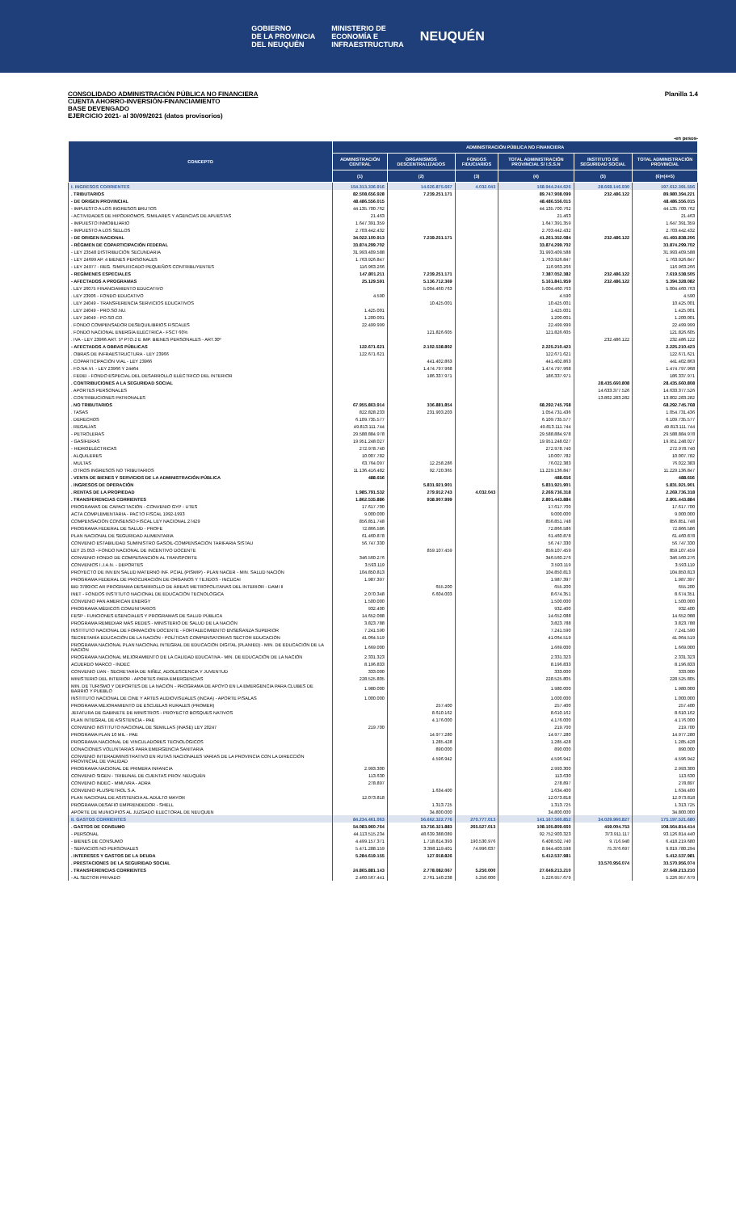GOBIERNO
DE LA PROVINCIA
DEL NEUQUÉN MINISTERIO DE
ECONOMÍA E
INFRAESTRUCTURA NEUQUÉN
CONSOLIDADO ADMINISTRACIÓN PÚBLICA NO FINANCIERA
CUENTA AHORRO-INVERSIÓN-FINANCIAMIENTO
BASE DEVENGADO
EJERCICIO 2021- al 30/09/2021 (datos provisorios)
Planilla 1.4
-en pesos-
| CONCEPTO | ADMINISTRACIÓN PÚBLICA NO FINANCIERA | | | | | |
| --- | --- | --- | --- | --- | --- | --- |
| | ADMINISTRACIÓN CENTRAL | ORGANISMOS DESCENTRALIZADOS | FONDOS FIDUCIARIOS | TOTAL ADMINISTRACIÓN PROVINCIAL S/ I.S.S.N | INSTITUTO DE SEGURIDAD SOCIAL | TOTAL ADMINISTRACIÓN PROVINCIAL |
| | (1) | (2) | (3) | (4) | (5) | (6)=(4+5) |
| I. INGRESOS CORRIENTES | 154.313.336.916 | 14.626.875.667 | 4.032.043 | 168.944.244.626 | 28.668.146.930 | 197.612.391.556 |
| . TRIBUTARIOS | 82.508.656.928 | 7.239.251.171 | | 89.747.908.099 | 232.486.122 | 89.980.394.221 |
| - DE ORIGEN PROVINCIAL | 48.486.556.015 | | | 48.486.556.015 | | 48.486.556.015 |
| - IMPUESTO A LOS INGRESOS BRUTOS | 44.135.700.762 | | | 44.135.700.762 | | 44.135.700.762 |
| - ACTIVIDADES DE HIPÓDROMOS, SIMILARES Y AGENCIAS DE APUESTAS | 21.463 | | | 21.463 | | 21.463 |
| - IMPUESTO INMOBILIARIO | 1.647.391.359 | | | 1.647.391.359 | | 1.647.391.359 |
| - IMPUESTO A LOS SELLOS | 2.703.442.432 | | | 2.703.442.432 | | 2.703.442.432 |
| - DE ORIGEN NACIONAL | 34.022.100.913 | 7.239.251.171 | | 41.261.352.084 | 232.486.122 | 41.493.838.206 |
| - RÉGIMEN DE COPARTICIPACIÓN FEDERAL | 33.874.299.702 | | | 33.874.299.702 | | 33.874.299.702 |
| - LEY 23548 DISTRIBUCIÓN SECUNDARIA | 31.993.409.588 | | | 31.993.409.588 | | 31.993.409.588 |
| - LEY 24699 AP. 4 BIENES PERSONALES | 1.763.926.847 | | | 1.763.926.847 | | 1.763.926.847 |
| - LEY 24977 - REG. SIMPLIFICADO PEQUEÑOS CONTRIBUYENTES | 116.963.266 | | | 116.963.266 | | 116.963.266 |
| - REGÍMENES ESPECIALES | 147.801.211 | 7.239.251.171 | | 7.387.052.382 | 232.486.122 | 7.619.538.505 |
| - AFECTADOS A PROGRAMAS | 25.129.591 | 5.136.712.369 | | 5.161.841.959 | 232.486.122 | 5.394.328.082 |
| . LEY 26075 FINANCIAMIENTO EDUCATIVO | | 5.004.460.763 | | 5.004.460.763 | | 5.004.460.763 |
| . LEY 23906 - FONDO EDUCATIVO | 4.590 | | | 4.590 | | 4.590 |
| . LEY 24049 - TRANSFERENCIA SERVICIOS EDUCATIVOS | | 10.425.001 | | 10.425.001 | | 10.425.001 |
| . LEY 24049 - PRO.SO.NU. | 1.425.001 | | | 1.425.001 | | 1.425.001 |
| . LEY 24049 - PO.SO.CO. | 1.200.001 | | | 1.200.001 | | 1.200.001 |
| . FONDO COMPENSADOR DESEQUILIBRIOS FISCALES | 22.499.999 | | | 22.499.999 | | 22.499.999 |
| . FONDO NACIONAL ENERGÍA ELÉCTRICA - FSCT 60% | | 121.826.605 | | 121.826.605 | | 121.826.605 |
| . IVA - LEY 23966 ART. 5º PTO.2 E IMP. BIENES PERSONALES - ART.30º | | | | | 232.486.122 | 232.486.122 |
| - AFECTADOS A OBRAS PÚBLICAS | 122.671.621 | 2.102.538.802 | | 2.225.210.423 | | 2.225.210.423 |
| . OBRAS DE INFRAESTRUCTURA - LEY 23966 | 122.671.621 | | | 122.671.621 | | 122.671.621 |
| . COPARTICIPACIÓN VIAL - LEY 23966 | | 441.402.863 | | 441.402.863 | | 441.402.863 |
| . FO.NA.VI. - LEY 23966 Y 24464 | | 1.474.797.968 | | 1.474.797.968 | | 1.474.797.968 |
| . FEDEI - FONDO ESPECIAL DEL DESARROLLO ELÉCTRICO DEL INTERIOR | | 186.337.971 | | 186.337.971 | | 186.337.971 |
| . CONTRIBUCIONES A LA SEGURIDAD SOCIAL | | | | | 28.435.660.808 | 28.435.660.808 |
| . APORTES PERSONALES | | | | | 14.633.377.526 | 14.633.377.526 |
| . CONTRIBUCIONES PATRONALES | | | | | 13.802.283.282 | 13.802.283.282 |
| . NO TRIBUTARIOS | 67.955.863.914 | 336.881.854 | | 68.292.745.768 | | 68.292.745.768 |
| . TASAS | 822.828.233 | 231.903.203 | | 1.054.731.436 | | 1.054.731.436 |
| . DERECHOS | 6.109.735.577 | | | 6.109.735.577 | | 6.109.735.577 |
| . REGALÍAS | 49.813.111.744 | | | 49.813.111.744 | | 49.813.111.744 |
| - PETROLERAS | 29.588.884.978 | | | 29.588.884.978 | | 29.588.884.978 |
| - GASÍFERAS | 19.951.248.027 | | | 19.951.248.027 | | 19.951.248.027 |
| - HIDROELÉCTRICAS | 272.978.740 | | | 272.978.740 | | 272.978.740 |
| . ALQUILERES | 10.007.782 | | | 10.007.782 | | 10.007.782 |
| . MULTAS | 63.764.097 | 12.258.286 | | 76.022.383 | | 76.022.383 |
| . OTROS INGRESOS NO TRIBUTARIOS | 11.136.416.482 | 92.720.365 | | 11.229.136.847 | | 11.229.136.847 |
| . VENTA DE BIENES Y SERVICIOS DE LA ADMINISTRACIÓN PÚBLICA | 488.656 | | | 488.656 | | 488.656 |
| . INGRESOS DE OPERACIÓN | | 5.831.921.901 | | 5.831.921.901 | | 5.831.921.901 |
| . RENTAS DE LA PROPIEDAD | 1.985.791.532 | 279.912.743 | 4.032.043 | 2.269.736.318 | | 2.269.736.318 |
| . TRANSFERENCIAS CORRIENTES | 1.862.535.886 | 938.907.999 | | 2.801.443.884 | | 2.801.443.884 |
| PROGRAMAS DE CAPACITACIÓN - CONVENIO GYP - UTES | 17.617.700 | | | 17.617.700 | | 17.617.700 |
| ACTA COMPLEMENTARIA - PACTO FISCAL 1992-1993 | 9.000.000 | | | 9.000.000 | | 9.000.000 |
| COMPENSACIÓN CONSENSO FISCAL LEY NACIONAL 27429 | 856.851.748 | | | 856.851.748 | | 856.851.748 |
| PROGRAMA FEDERAL DE SALUD - PROFE | 72.866.586 | | | 72.866.586 | | 72.866.586 |
| PLAN NACIONAL DE SEGURIDAD ALIMENTARIA | 61.460.878 | | | 61.460.878 | | 61.460.878 |
| CONVENIO ESTABILIDAD SUMINISTRO GASOIL-COMPENSACIÓN TARIFARIA SISTAU | 56.747.330 | | | 56.747.330 | | 56.747.330 |
| LEY 25.053 - FONDO NACIONAL DE INCENTIVO DOCENTE | | 859.107.459 | | 859.107.459 | | 859.107.459 |
| CONVENIO FONDO DE COMPESANCIÓN AL TRANSPORTE | 346.560.276 | | | 346.560.276 | | 346.560.276 |
| CONVENIOS I.J.A.N. - DEPORTES | 3.593.119 | | | 3.593.119 | | 3.593.119 |
| PROYECTO DE INV.EN SALUD MATERNO INF. PCIAL (PISMIP) - PLAN NACER - MIN. SALUD NACIÓN | 104.850.813 | | | 104.850.813 | | 104.850.813 |
| PROGRAMA FEDERAL DE PROCURACIÓN DE ORGANOS Y TEJIDOS - INCUCAI | 1.987.397 | | | 1.987.397 | | 1.987.397 |
| BID 3780/OC AR PROGRAMA DESARROLLO DE ÁREAS METROPOLITANAS DEL INTERIOR - DAMI II | | 655.200 | | 655.200 | | 655.200 |
| INET - FONDOS INSTITUTO NACIONAL DE EDUCACIÓN TECNOLÓGICA | 2.070.348 | 6.604.003 | | 8.674.351 | | 8.674.351 |
| CONVENIO PAN AMERICAN ENERGY | 1.500.000 | | | 1.500.000 | | 1.500.000 |
| PROGRAMA MÉDICOS COMUNITARIOS | 932.400 | | | 932.400 | | 932.400 |
| FESP - FUNCIONES ESENCIALES Y PROGRAMAS DE SALUD PÚBLICA | 14.652.088 | | | 14.652.088 | | 14.652.088 |
| PROGRAMA REMEDIAR MÁS REDES - MINISTERIO DE SALUD DE LA NACIÓN | 3.823.788 | | | 3.823.788 | | 3.823.788 |
| INSTITUTO NACIONAL DE FORMACIÓN DOCENTE - FORTALECIMIENTO ENSEÑANZA SUPERIOR | 7.241.590 | | | 7.241.590 | | 7.241.590 |
| SECRETARÍA EDUCACIÓN DE LA NACIÓN - POLÍTICAS COMPENSATORIAS SECTOR EDUCACIÓN | 41.064.519 | | | 41.064.519 | | 41.064.519 |
| PROGRAMA NACIONAL PLAN NACIONAL INTEGRAL DE EDUCACIÓN DIGITAL (PLANIED) - MIN. DE EDUCACIÓN DE LA NACIÓN | 1.669.000 | | | 1.669.000 | | 1.669.000 |
| PROGRAMA NACIONAL MEJORAMIENTO DE LA CALIDAD EDUCATIVA - MIN. DE EDUCACIÓN DE LA NACIÓN | 2.331.323 | | | 2.331.323 | | 2.331.323 |
| ACUERDO MARCO - INDEC | 8.196.833 | | | 8.196.833 | | 8.196.833 |
| CONVENIO IJAN - SECRETARÍA DE NIÑEZ, ADOLESCENCIA Y JUVENTUD | 333.000 | | | 333.000 | | 333.000 |
| MINISTERIO DEL INTERIOR - APORTES PARA EMERGENCIAS | 228.525.805 | | | 228.525.805 | | 228.525.805 |
| MIN. DE TURISMO Y DEPORTES DE LA NACIÓN - PROGRAMA DE APOYO EN LA EMERGENCIA PARA CLUBES DE BARRIO Y PUEBLO | 1.980.000 | | | 1.980.000 | | 1.980.000 |
| INSTITUTO NACIONAL DE CINE Y ARTES AUDIOVISUALES (INCAA) - APORTE P/SALAS | 1.000.000 | | | 1.000.000 | | 1.000.000 |
| PROGRAMA MEJORAMIENTO DE ESCUELAS RURALES (PROMER) | | 257.400 | | 257.400 | | 257.400 |
| JEFATURA DE GABINETE DE MINISTROS - PROYECTO BOSQUES NATIVOS | | 8.610.162 | | 8.610.162 | | 8.610.162 |
| PLAN INTEGRAL DE ASISTENCIA - PAE | | 4.176.000 | | 4.176.000 | | 4.176.000 |
| CONVENIO INSTITUTO NACIONAL DE SEMILLAS (INASE) LEY 20247 | 219.700 | | | 219.700 | | 219.700 |
| PROGRAMA PLAN 10 MIL - PAE | | 14.977.280 | | 14.977.280 | | 14.977.280 |
| PROGRAMA NACIONAL DE VINCULADORES TECNOLÓGICOS | | 1.285.428 | | 1.285.428 | | 1.285.428 |
| DONACIONES VOLUNTARIAS PARA EMERGENCIA SANITARIA | | 890.000 | | 890.000 | | 890.000 |
| CONVENIO INTERADMINISTRATIVO EN RUTAS NACIONALES VARIAS DE LA PROVINCIA CON LA DIRECCIÓN PROVINCIAL DE VIALIDAD | | 4.596.942 | | 4.596.942 | | 4.596.942 |
| PROGRAMA NACIONAL DE PRIMERA INFANCIA | 2.993.300 | | | 2.993.300 | | 2.993.300 |
| CONVENIO SIGEN - TRIBUNAL DE CUENTAS PROV. NEUQUÉN | 113.630 | | | 113.630 | | 113.630 |
| CONVENIO INDEC - MMUVRA - ADRA | 278.897 | | | 278.897 | | 278.897 |
| CONVENIO PLUSPETROL S.A. | | 1.634.400 | | 1.634.400 | | 1.634.400 |
| PLAN NACIONAL DE ASISTENCIA AL ADULTO MAYOR | 12.073.818 | | | 12.073.818 | | 12.073.818 |
| PROGRAMA DESAFIO EMPRENDEDOR - SHELL | | 1.313.725 | | 1.313.725 | | 1.313.725 |
| APORTE DE MUNICIPIOS AL JUZGADO ELECTORAL DE NEUQUEN | | 34.800.000 | | 34.800.000 | | 34.800.000 |
| II. GASTOS CORRIENTES | 84.234.461.063 | 56.662.322.776 | 270.777.013 | 141.167.560.852 | 34.029.960.827 | 175.197.521.680 |
| . GASTOS DE CONSUMO | 54.083.960.764 | 53.756.321.883 | 265.527.013 | 108.105.809.660 | 459.004.753 | 108.564.814.414 |
| - PERSONAL | 44.113.515.234 | 48.639.388.089 | | 92.752.903.323 | 373.911.117 | 93.126.814.440 |
| - BIENES DE CONSUMO | 4.499.157.371 | 1.718.814.393 | 190.530.976 | 6.408.502.740 | 9.716.940 | 6.418.219.680 |
| - SERVICIOS NO PERSONALES | 5.471.288.159 | 3.398.119.401 | 74.996.037 | 8.944.403.598 | 75.376.697 | 9.019.780.294 |
| . INTERESES Y GASTOS DE LA DEUDA | 5.284.619.155 | 127.918.826 | | 5.412.537.981 | | 5.412.537.981 |
| . PRESTACIONES DE LA SEGURIDAD SOCIAL | | | | | 33.570.956.074 | 33.570.956.074 |
| . TRANSFERENCIAS CORRIENTES | 24.865.881.143 | 2.778.082.067 | 5.250.000 | 27.649.213.210 | | 27.649.213.210 |
| - AL SECTOR PRIVADO | 2.460.567.441 | 2.761.140.238 | 5.250.000 | 5.226.957.679 | | 5.226.957.679 |